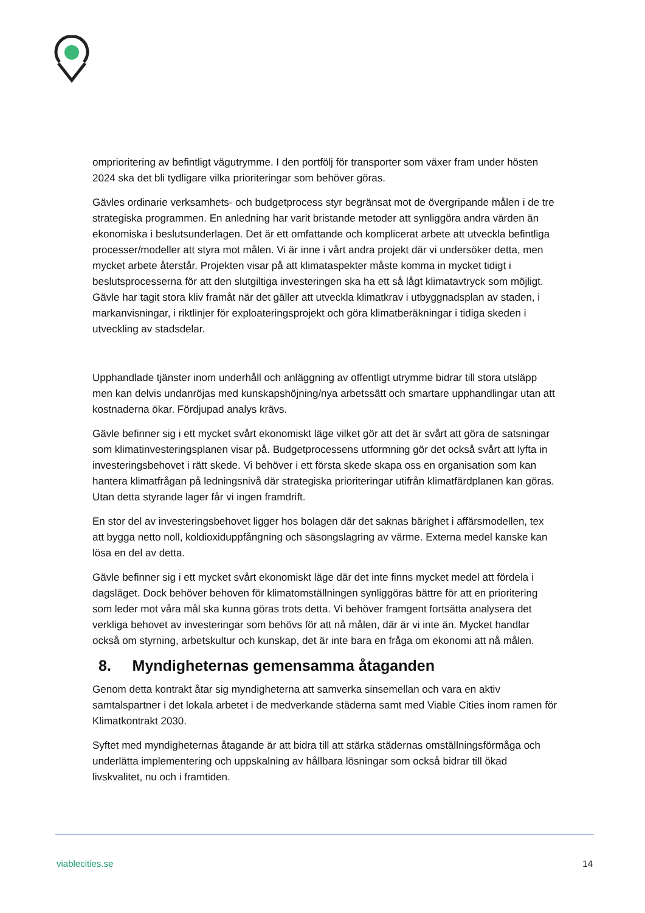omprioritering av befintligt vägutrymme. I den portfölj för transporter som växer fram under hösten 2024 ska det bli tydligare vilka prioriteringar som behöver göras.
Gävles ordinarie verksamhets- och budgetprocess styr begränsat mot de övergripande målen i de tre strategiska programmen. En anledning har varit bristande metoder att synliggöra andra värden än ekonomiska i beslutsunderlagen. Det är ett omfattande och komplicerat arbete att utveckla befintliga processer/modeller att styra mot målen. Vi är inne i vårt andra projekt där vi undersöker detta, men mycket arbete återstår. Projekten visar på att klimataspekter måste komma in mycket tidigt i beslutsprocesserna för att den slutgiltiga investeringen ska ha ett så lågt klimatavtryck som möjligt. Gävle har tagit stora kliv framåt när det gäller att utveckla klimatkrav i utbyggnadsplan av staden, i markanvisningar, i riktlinjer för exploateringsprojekt och göra klimatberäkningar i tidiga skeden i utveckling av stadsdelar.
Upphandlade tjänster inom underhåll och anläggning av offentligt utrymme bidrar till stora utsläpp men kan delvis undanröjas med kunskapshöjning/nya arbetssätt och smartare upphandlingar utan att kostnaderna ökar. Fördjupad analys krävs.
Gävle befinner sig i ett mycket svårt ekonomiskt läge vilket gör att det är svårt att göra de satsningar som klimatinvesteringsplanen visar på. Budgetprocessens utformning gör det också svårt att lyfta in investeringsbehovet i rätt skede. Vi behöver i ett första skede skapa oss en organisation som kan hantera klimatfrågan på ledningsnivå där strategiska prioriteringar utifrån klimatfärdplanen kan göras. Utan detta styrande lager får vi ingen framdrift.
En stor del av investeringsbehovet ligger hos bolagen där det saknas bärighet i affärsmodellen, tex att bygga netto noll, koldioxiduppfångning och säsongslagring av värme. Externa medel kanske kan lösa en del av detta.
Gävle befinner sig i ett mycket svårt ekonomiskt läge där det inte finns mycket medel att fördela i dagsläget. Dock behöver behoven för klimatomställningen synliggöras bättre för att en prioritering som leder mot våra mål ska kunna göras trots detta. Vi behöver framgent fortsätta analysera det verkliga behovet av investeringar som behövs för att nå målen, där är vi inte än. Mycket handlar också om styrning, arbetskultur och kunskap, det är inte bara en fråga om ekonomi att nå målen.
8. Myndigheternas gemensamma åtaganden
Genom detta kontrakt åtar sig myndigheterna att samverka sinsemellan och vara en aktiv samtalspartner i det lokala arbetet i de medverkande städerna samt med Viable Cities inom ramen för Klimatkontrakt 2030.
Syftet med myndigheternas åtagande är att bidra till att stärka städernas omställningsförmåga och underlätta implementering och uppskalning av hållbara lösningar som också bidrar till ökad livskvalitet, nu och i framtiden.
viablecities.se 14